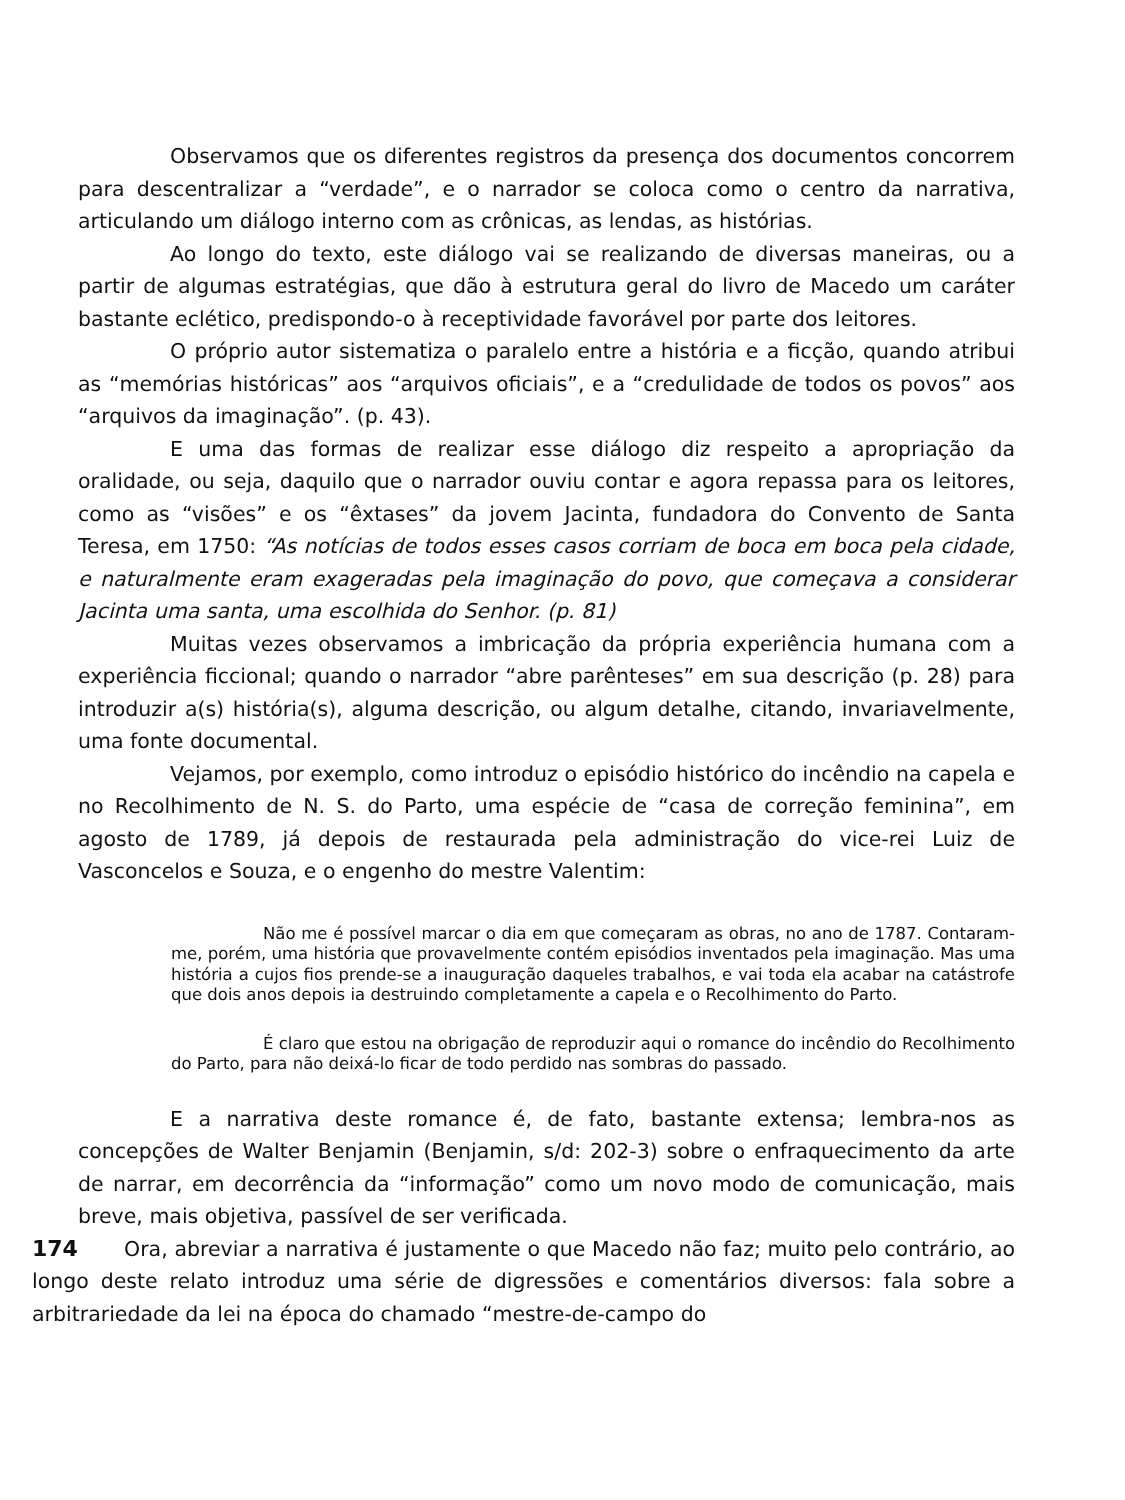Observamos que os diferentes registros da presença dos documentos concorrem para descentralizar a “verdade”, e o narrador se coloca como o centro da narrativa, articulando um diálogo interno com as crônicas, as lendas, as histórias.
Ao longo do texto, este diálogo vai se realizando de diversas maneiras, ou a partir de algumas estratégias, que dão à estrutura geral do livro de Macedo um caráter bastante eclético, predispondo-o à receptividade favorável por parte dos leitores.
O próprio autor sistematiza o paralelo entre a história e a ficção, quando atribui as “memórias históricas” aos “arquivos oficiais”, e a “credulidade de todos os povos” aos “arquivos da imaginação”. (p. 43).
E uma das formas de realizar esse diálogo diz respeito a apropriação da oralidade, ou seja, daquilo que o narrador ouviu contar e agora repassa para os leitores, como as “visões” e os “êxtases” da jovem Jacinta, fundadora do Convento de Santa Teresa, em 1750: “As notícias de todos esses casos corriam de boca em boca pela cidade, e naturalmente eram exageradas pela imaginação do povo, que começava a considerar Jacinta uma santa, uma escolhida do Senhor. (p. 81)
Muitas vezes observamos a imbricação da própria experiência humana com a experiência ficcional; quando o narrador “abre parênteses” em sua descrição (p. 28) para introduzir a(s) história(s), alguma descrição, ou algum detalhe, citando, invariavelmente, uma fonte documental.
Vejamos, por exemplo, como introduz o episódio histórico do incêndio na capela e no Recolhimento de N. S. do Parto, uma espécie de “casa de correção feminina”, em agosto de 1789, já depois de restaurada pela administração do vice-rei Luiz de Vasconcelos e Souza, e o engenho do mestre Valentim:
Não me é possível marcar o dia em que começaram as obras, no ano de 1787. Contaram-me, porém, uma história que provavelmente contém episódios inventados pela imaginação. Mas uma história a cujos fios prende-se a inauguração daqueles trabalhos, e vai toda ela acabar na catástrofe que dois anos depois ia destruindo completamente a capela e o Recolhimento do Parto.
É claro que estou na obrigação de reproduzir aqui o romance do incêndio do Recolhimento do Parto, para não deixá-lo ficar de todo perdido nas sombras do passado.
E a narrativa deste romance é, de fato, bastante extensa; lembra-nos as concepções de Walter Benjamin (Benjamin, s/d: 202-3) sobre o enfraquecimento da arte de narrar, em decorrência da “informação” como um novo modo de comunicação, mais breve, mais objetiva, passível de ser verificada.
174 Ora, abreviar a narrativa é justamente o que Macedo não faz; muito pelo contrário, ao longo deste relato introduz uma série de digressões e comentários diversos: fala sobre a arbitrariedade da lei na época do chamado “mestre-de-campo do